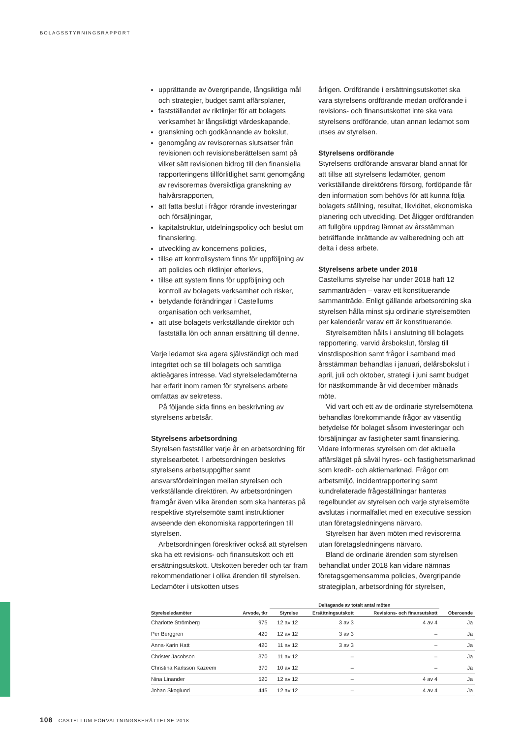BOLAGSSTYRNINGSRAPPORT
upprättande av övergripande, långsiktiga mål och strategier, budget samt affärsplaner,
fastställandet av riktlinjer för att bolagets verksamhet är långsiktigt värdeskapande,
granskning och godkännande av bokslut,
genomgång av revisorernas slutsatser från revisionen och revisionsberättelsen samt på vilket sätt revisionen bidrog till den finansiella rapporteringens tillförlitlighet samt genomgång av revisorernas översiktliga granskning av halvårsrapporten,
att fatta beslut i frågor rörande investeringar och försäljningar,
kapitalstruktur, utdelningspolicy och beslut om finansiering,
utveckling av koncernens policies,
tillse att kontrollsystem finns för uppföljning av att policies och riktlinjer efterlevs,
tillse att system finns för uppföljning och kontroll av bolagets verksamhet och risker,
betydande förändringar i Castellums organisation och verksamhet,
att utse bolagets verkställande direktör och fastställa lön och annan ersättning till denne.
Varje ledamot ska agera självständigt och med integritet och se till bolagets och samtliga aktieägares intresse. Vad styrelseledamöterna har erfarit inom ramen för styrelsens arbete omfattas av sekretess.
På följande sida finns en beskrivning av styrelsens arbetsår.
Styrelsens arbetsordning
Styrelsen fastställer varje år en arbetsordning för styrelsearbetet. I arbetsordningen beskrivs styrelsens arbetsuppgifter samt ansvarsfördelningen mellan styrelsen och verkställande direktören. Av arbetsordningen framgår även vilka ärenden som ska hanteras på respektive styrelsemöte samt instruktioner avseende den ekonomiska rapporteringen till styrelsen.
Arbetsordningen föreskriver också att styrelsen ska ha ett revisions- och finansutskott och ett ersättningsutskott. Utskotten bereder och tar fram rekommendationer i olika ärenden till styrelsen. Ledamöter i utskotten utses
årligen. Ordförande i ersättningsutskottet ska vara styrelsens ordförande medan ordförande i revisions- och finansutskottet inte ska vara styrelsens ordförande, utan annan ledamot som utses av styrelsen.
Styrelsens ordförande
Styrelsens ordförande ansvarar bland annat för att tillse att styrelsens ledamöter, genom verkställande direktörens försorg, fortlöpande får den information som behövs för att kunna följa bolagets ställning, resultat, likviditet, ekonomiska planering och utveckling. Det åligger ordföranden att fullgöra uppdrag lämnat av årsstämman beträffande inrättande av valberedning och att delta i dess arbete.
Styrelsens arbete under 2018
Castellums styrelse har under 2018 haft 12 sammanträden – varav ett konstituerande sammanträde. Enligt gällande arbetsordning ska styrelsen hålla minst sju ordinarie styrelsemöten per kalenderår varav ett är konstituerande.
Styrelsemöten hålls i anslutning till bolagets rapportering, varvid årsbokslut, förslag till vinstdisposition samt frågor i samband med årsstämman behandlas i januari, delårsbokslut i april, juli och oktober, strategi i juni samt budget för nästkommande år vid december månads möte.
Vid vart och ett av de ordinarie styrelsemötena behandlas förekommande frågor av väsentlig betydelse för bolaget såsom investeringar och försäljningar av fastigheter samt finansiering. Vidare informeras styrelsen om det aktuella affärsläget på såväl hyres- och fastighetsmarknad som kredit- och aktiemarknad. Frågor om arbetsmiljö, incidentrapportering samt kundrelaterade frågeställningar hanteras regelbundet av styrelsen och varje styrelsemöte avslutas i normalfallet med en executive session utan företagsledningens närvaro.
Styrelsen har även möten med revisorerna utan företagsledningens närvaro.
Bland de ordinarie ärenden som styrelsen behandlat under 2018 kan vidare nämnas företagsgemensamma policies, övergripande strategiplan, arbetsordning för styrelsen,
| | | Deltagande av totalt antal möten | | | |
| --- | --- | --- | --- | --- | --- |
| Styrelseledamöter | Arvode, tkr | Styrelse | Ersättningsutskott | Revisions- och finansutskott | Oberoende |
| Charlotte Strömberg | 975 | 12 av 12 | 3 av 3 | 4 av 4 | Ja |
| Per Berggren | 420 | 12 av 12 | 3 av 3 | – | Ja |
| Anna-Karin Hatt | 420 | 11 av 12 | 3 av 3 | – | Ja |
| Christer Jacobson | 370 | 11 av 12 | – | – | Ja |
| Christina Karlsson Kazeem | 370 | 10 av 12 | – | – | Ja |
| Nina Linander | 520 | 12 av 12 | – | 4 av 4 | Ja |
| Johan Skoglund | 445 | 12 av 12 | – | 4 av 4 | Ja |
108 CASTELLUM FÖRVALTNINGSBERÄTTELSE 2018